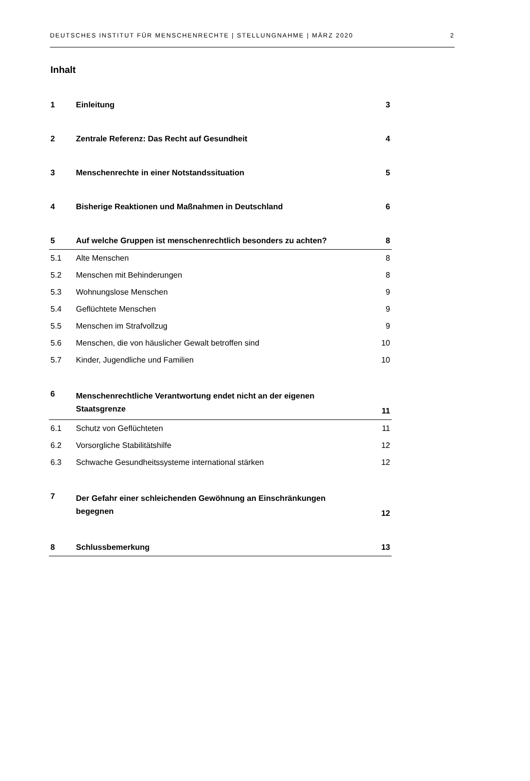DEUTSCHES INSTITUT FÜR MENSCHENRECHTE | STELLUNGNAHME | MÄRZ 2020 2
Inhalt
| 1 | Einleitung | 3 |
| 2 | Zentrale Referenz: Das Recht auf Gesundheit | 4 |
| 3 | Menschenrechte in einer Notstandssituation | 5 |
| 4 | Bisherige Reaktionen und Maßnahmen in Deutschland | 6 |
| 5 | Auf welche Gruppen ist menschenrechtlich besonders zu achten? | 8 |
| 5.1 | Alte Menschen | 8 |
| 5.2 | Menschen mit Behinderungen | 8 |
| 5.3 | Wohnungslose Menschen | 9 |
| 5.4 | Geflüchtete Menschen | 9 |
| 5.5 | Menschen im Strafvollzug | 9 |
| 5.6 | Menschen, die von häuslicher Gewalt betroffen sind | 10 |
| 5.7 | Kinder, Jugendliche und Familien | 10 |
| 6 | Menschenrechtliche Verantwortung endet nicht an der eigenen Staatsgrenze | 11 |
| 6.1 | Schutz von Geflüchteten | 11 |
| 6.2 | Vorsorgliche Stabilitätshilfe | 12 |
| 6.3 | Schwache Gesundheitssysteme international stärken | 12 |
| 7 | Der Gefahr einer schleichenden Gewöhnung an Einschränkungen begegnen | 12 |
| 8 | Schlussbemerkung | 13 |